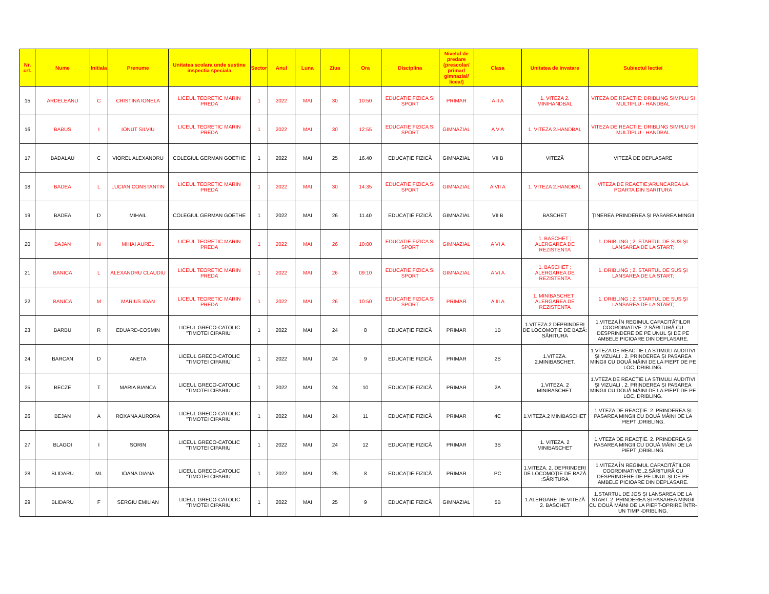| Nr. crt. | Nume | Initiala | Prenume | Unitatea scolara unde sustine inspectia speciala | Sector | Anul | Luna | Ziua | Ora | Disciplina | Nivelul de predare (prescolar/ primar/ gimnazial/ liceal) | Clasa | Unitatea de invatare | Subiectul lectiei |
| --- | --- | --- | --- | --- | --- | --- | --- | --- | --- | --- | --- | --- | --- | --- |
| 15 | ARDELEANU | C | CRISTINA IONELA | LICEUL TEORETIC MARIN PREDA | 1 | 2022 | MAI | 30 | 10:50 | EDUCATIE FIZICA SI SPORT | PRIMAR | A II A | 1. VITEZA 2. MINIHANDBAL | VITEZA DE REACTIE; DRIBLING SIMPLU SI MULTIPLU - HANDBAL |
| 16 | BABUS | I | IONUT SILVIU | LICEUL TEORETIC MARIN PREDA | 1 | 2022 | MAI | 30 | 12:55 | EDUCATIE FIZICA SI SPORT | GIMNAZIAL | A V A | 1. VITEZA 2.HANDBAL | VITEZA DE REACTIE; DRIBLING SIMPLU SI MULTIPLU - HANDBAL |
| 17 | BADALAU | C | VIOREL ALEXANDRU | COLEGIUL GERMAN GOETHE | 1 | 2022 | MAI | 25 | 16.40 | EDUCAȚIE FIZICĂ | GIMNAZIAL | VII B | VITEZĂ | VITEZĂ DE DEPLASARE |
| 18 | BADEA | L | LUCIAN CONSTANTIN | LICEUL TEORETIC MARIN PREDA | 1 | 2022 | MAI | 30 | 14:35 | EDUCATIE FIZICA SI SPORT | GIMNAZIAL | A VII A | 1. VITEZA 2.HANDBAL | VITEZA DE REACTIE;ARUNCAREA LA POARTA DIN SARITURA |
| 19 | BADEA | D | MIHAIL | COLEGIUL GERMAN GOETHE | 1 | 2022 | MAI | 26 | 11.40 | EDUCAȚIE FIZICĂ | GIMNAZIAL | VII B | BASCHET | ȚINEREA,PRINDEREA ȘI PASAREA MINGII |
| 20 | BAJAN | N | MIHAI AUREL | LICEUL TEORETIC MARIN PREDA | 1 | 2022 | MAI | 26 | 10:00 | EDUCATIE FIZICA SI SPORT | GIMNAZIAL | A VI A | 1. BASCHET ; ALERGAREA DE REZISTENTA | 1. DRIBLING ; 2. STARTUL DE SUS ȘI LANSAREA DE LA START; |
| 21 | BANICA | L | ALEXANDRU CLAUDIU | LICEUL TEORETIC MARIN PREDA | 1 | 2022 | MAI | 26 | 09:10 | EDUCATIE FIZICA SI SPORT | GIMNAZIAL | A VI A | 1. BASCHET ; ALERGAREA DE REZISTENTA | 1. DRIBLING ; 2. STARTUL DE SUS ȘI LANSAREA DE LA START; |
| 22 | BANICA | M | MARIUS IOAN | LICEUL TEORETIC MARIN PREDA | 1 | 2022 | MAI | 26 | 10:50 | EDUCATIE FIZICA SI SPORT | PRIMAR | A III A | 1. MINIBASCHET ; ALERGAREA DE REZISTENTA | 1. DRIBLING ; 2. STARTUL DE SUS ȘI LANSAREA DE LA START; |
| 23 | BARBU | R | EDUARD-COSMIN | LICEUL GRECO-CATOLIC "TIMOTEI CIPARIU" | 1 | 2022 | MAI | 24 | 8 | EDUCAȚIE FIZICĂ | PRIMAR | 1B | 1.VITEZA.2 DEPRINDERI DE LOCOMOȚIE DE BAZĂ: SĂRITURA | 1.VITEZA ÎN REGIMUL CAPACITĂȚILOR COORDINATIVE..2.SĂRITURĂ CU DESPRINDERE DE PE UNUL ȘI DE PE AMBELE PICIOARE DIN DEPLASARE. |
| 24 | BARCAN | D | ANETA | LICEUL GRECO-CATOLIC "TIMOTEI CIPARIU" | 1 | 2022 | MAI | 24 | 9 | EDUCAȚIE FIZICĂ | PRIMAR | 2B | 1.VITEZA. 2.MINIBASCHET. | 1.VTEZA DE REACȚIE LA STIMULI AUDITIVI ȘI VIZUALI . 2. PRINDEREA ȘI PASAREA MINGII CU DOUĂ MÂINI DE LA PIEPT DE PE LOC, DRIBLING. |
| 25 | BECZE | T | MARIA BIANCA | LICEUL GRECO-CATOLIC "TIMOTEI CIPARIU" | 1 | 2022 | MAI | 24 | 10 | EDUCAȚIE FIZICĂ | PRIMAR | 2A | 1.VITEZA. 2 MINIBASCHET. | 1.VTEZA DE REACȚIE LA STIMULI AUDITIVI ȘI VIZUALI . 2. PRINDEREA ȘI PASAREA MINGII CU DOUĂ MÂINI DE LA PIEPT DE PE LOC, DRIBLING. |
| 26 | BEJAN | A | ROXANA AURORA | LICEUL GRECO-CATOLIC "TIMOTEI CIPARIU" | 1 | 2022 | MAI | 24 | 11 | EDUCAȚIE FIZICĂ | PRIMAR | 4C | 1.VITEZA.2 MINIBASCHET | 1.VTEZA DE REACȚIE. 2. PRINDEREA ȘI PASAREA MINGII CU DOUĂ MÂINI DE LA PIEPT ,DRIBLING. |
| 27 | BLAGOI | I | SORIN | LICEUL GRECO-CATOLIC "TIMOTEI CIPARIU" | 1 | 2022 | MAI | 24 | 12 | EDUCAȚIE FIZICĂ | PRIMAR | 3B | 1. VITEZA. 2 MINIBASCHET | 1.VTEZA DE REACȚIE. 2. PRINDEREA ȘI PASAREA MINGII CU DOUĂ MÂINI DE LA PIEPT ,DRIBLING. |
| 28 | BLIDARU | ML | IOANA DIANA | LICEUL GRECO-CATOLIC "TIMOTEI CIPARIU" | 1 | 2022 | MAI | 25 | 8 | EDUCAȚIE FIZICĂ | PRIMAR | PC | 1.VITEZA. 2. DEPRINDERI DE LOCOMOȚIE DE BAZĂ :SĂRITURA | 1.VITEZA ÎN REGIMUL CAPACITĂȚILOR COORDINATIVE..2.SĂRITURĂ CU DESPRINDERE DE PE UNUL ȘI DE PE AMBELE PICIOARE DIN DEPLASARE. |
| 29 | BLIDARU | F | SERGIU EMILIAN | LICEUL GRECO-CATOLIC "TIMOTEI CIPARIU" | 1 | 2022 | MAI | 25 | 9 | EDUCAȚIE FIZICĂ | GIMNAZIAL | 5B | 1.ALERGARE DE VITEZĂ 2. BASCHET | 1.STARTUL DE JOS ȘI LANSAREA DE LA START. 2. PRINDEREA ȘI PASAREA MINGII CU DOUĂ MÂINI DE LA PIEPT-OPRIRE ÎNTR-UN TIMP -DRIBLING. |